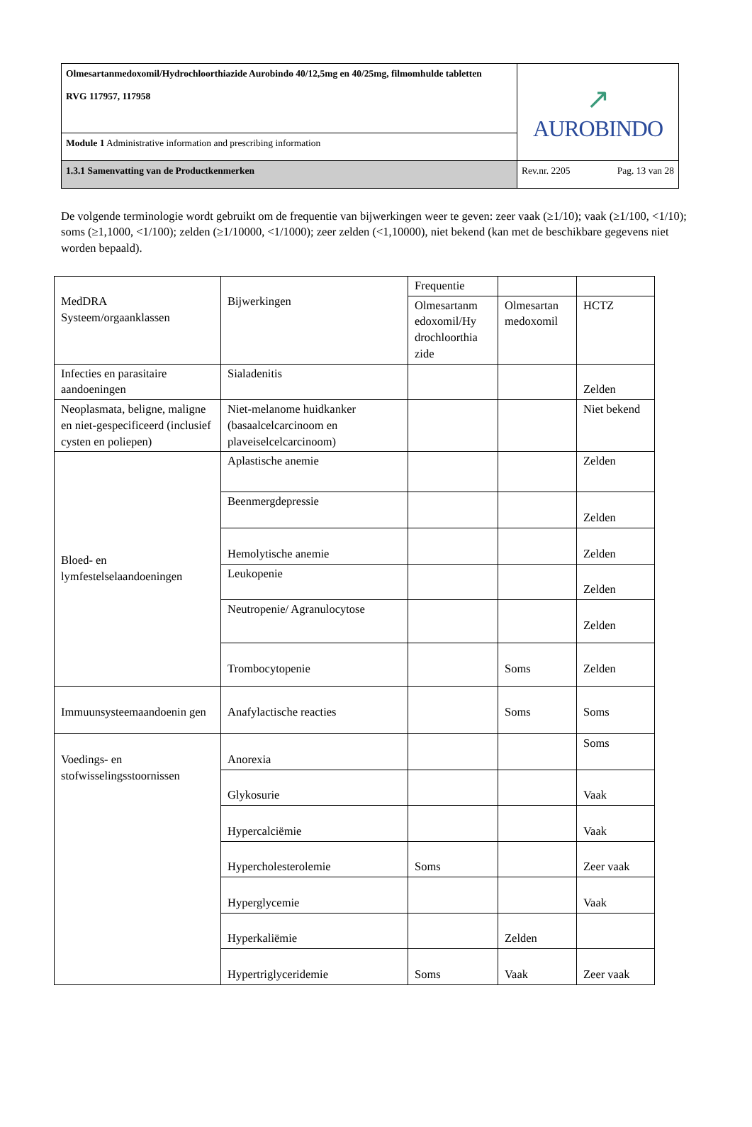| Olmesartanmedoxomil/Hydrochloorthiazide Aurobindo 40/12,5mg en 40/25mg, filmomhulde tabletten RVG 117957, 117958 | ↗ AUROBINDO | |
| Module 1 Administrative information and prescribing information | | |
| 1.3.1 Samenvatting van de Productkenmerken | Rev.nr. 2205 | Pag. 13 van 28 |
De volgende terminologie wordt gebruikt om de frequentie van bijwerkingen weer te geven: zeer vaak (≥1/10); vaak (≥1/100, <1/10); soms (≥1,1000, <1/100); zelden (≥1/10000, <1/1000); zeer zelden (<1,10000), niet bekend (kan met de beschikbare gegevens niet worden bepaald).
| MedDRA Systeem/orgaanklassen | Bijwerkingen | Frequentie | | |
| | | Olmesartanm edoxomil/Hy drochloorthia zide | Olmesartan medoxomil | HCTZ |
| Infecties en parasitaire aandoeningen | Sialadenitis | | | Zelden |
| Neoplasmata, beligne, maligne en niet-gespecificeerd (inclusief cysten en poliepen) | Niet-melanome huidkanker (basaalcelcarcinoom en plaveiselcelcarcinoom) | | | Niet bekend |
| Bloed- en lymfestelselaandoeningen | Aplastische anemie | | | Zelden |
| | Beenmergdepressie | | | Zelden |
| | Hemolytische anemie | | | Zelden |
| | Leukopenie | | | Zelden |
| | Neutropenie/ Agranulocytose | | | Zelden |
| | Trombocytopenie | | Soms | Zelden |
| Immuunsysteemaandoenin gen | Anafylactische reacties | | Soms | Soms |
| Voedings- en stofwisselingsstoornissen | Anorexia | | | Soms |
| | Glykosurie | | | Vaak |
| | Hypercalciëmie | | | Vaak |
| | Hypercholesterolemie | Soms | | Zeer vaak |
| | Hyperglycemie | | | Vaak |
| | Hyperkaliëmie | | Zelden | |
| | Hypertriglyceridemie | Soms | Vaak | Zeer vaak |